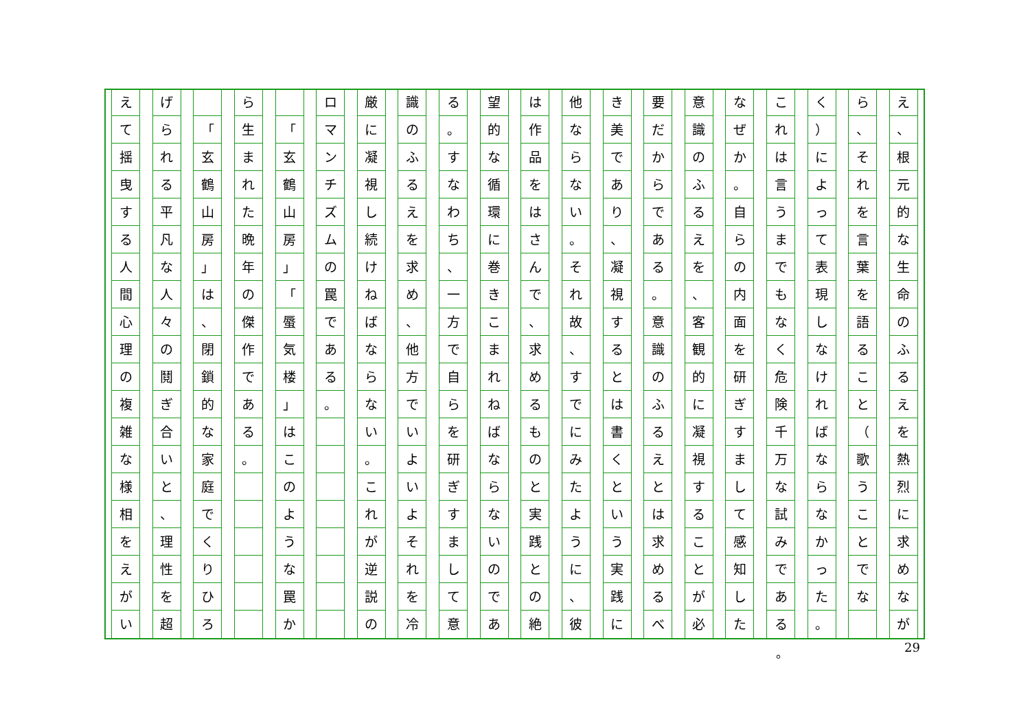え
、
根
元
的
な
生
命
の
ふ
る
え
を
熱
烈
に
求
め
な
が
ら
、
そ
れ
を
言
葉
を
語
る
こ
と
（
歌
う
こ
と
で
な
く
）
に
よ
っ
て
表
現
し
な
け
れ
ば
な
ら
な
か
っ
た
。
こ
れ
は
言
う
ま
で
も
な
く
危
険
千
万
な
試
み
で
あ
る
な
ぜ
か
。
自
ら
の
内
面
を
研
ぎ
す
ま
し
て
感
知
し
た
意
識
の
ふ
る
え
を
、
客
観
的
に
凝
視
す
る
こ
と
が
必
要
だ
か
ら
で
あ
る
。
意
識
の
ふ
る
え
と
は
求
め
る
べ
き
美
で
あ
り
、
凝
視
す
る
と
は
書
く
と
い
う
実
践
に
他
な
ら
な
い
。
そ
れ
故
、
す
で
に
み
た
よ
う
に
、
彼
は
作
品
を
は
さ
ん
で
、
求
め
る
も
の
と
実
践
と
の
絶
望
的
な
循
環
に
巻
き
こ
ま
れ
ね
ば
な
ら
な
い
の
で
あ
る
。
す
な
わ
ち
、
一
方
で
自
ら
を
研
ぎ
す
ま
し
て
意
識
の
ふ
る
え
を
求
め
、
他
方
で
い
よ
い
よ
そ
れ
を
冷
厳
に
凝
視
し
続
け
ね
ば
な
ら
な
い
。
こ
れ
が
逆
説
の
ロ
マ
ン
チ
ズ
ム
の
罠
で
あ
る
。
「
玄
鶴
山
房
」
「
蜃
気
楼
」
は
こ
の
よ
う
な
罠
か
ら
生
ま
れ
た
晩
年
の
傑
作
で
あ
る
。
「
玄
鶴
山
房
」
は
、
閉
鎖
的
な
家
庭
で
く
り
ひ
ろ
げ
ら
れ
る
平
凡
な
人
々
の
鬩
ぎ
合
い
と
、
理
性
を
超
え
て
揺
曳
す
る
人
間
心
理
の
複
雑
な
様
相
を
え
が
い
。 29